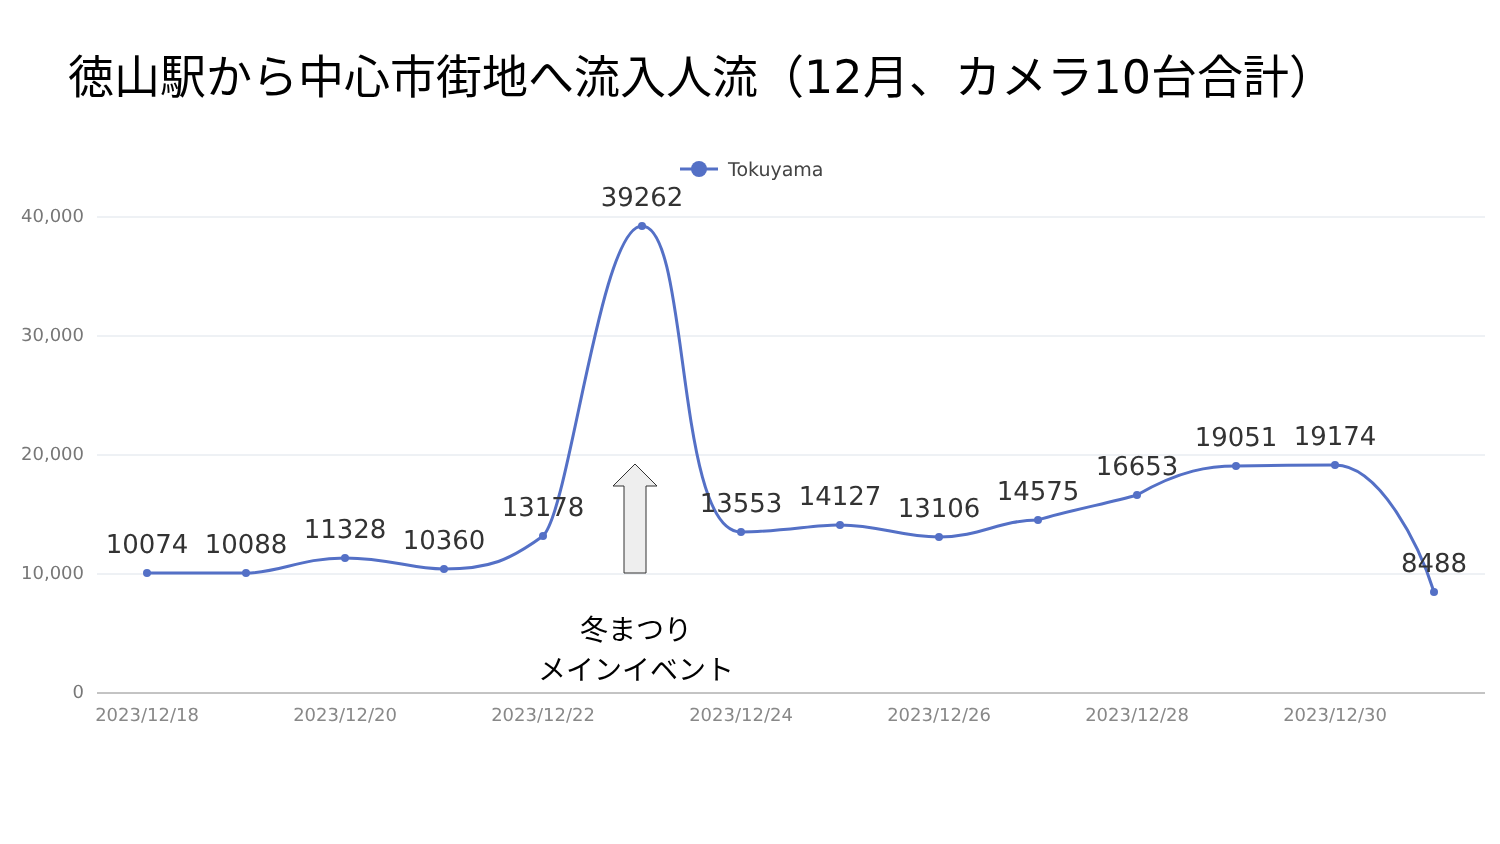徳山駅から中心市街地へ流入人流（12月、カメラ10台合計）
40,000
30,000
20,000
10,000
0
2023/12/18
2023/12/20
2023/12/22
2023/12/24
2023/12/26
2023/12/28
2023/12/30
Tokuyama
10074
10088
11328
10360
13178
39262
13553
14127
13106
14575
16653
19051
19174
8488
冬まつり
メインイベント